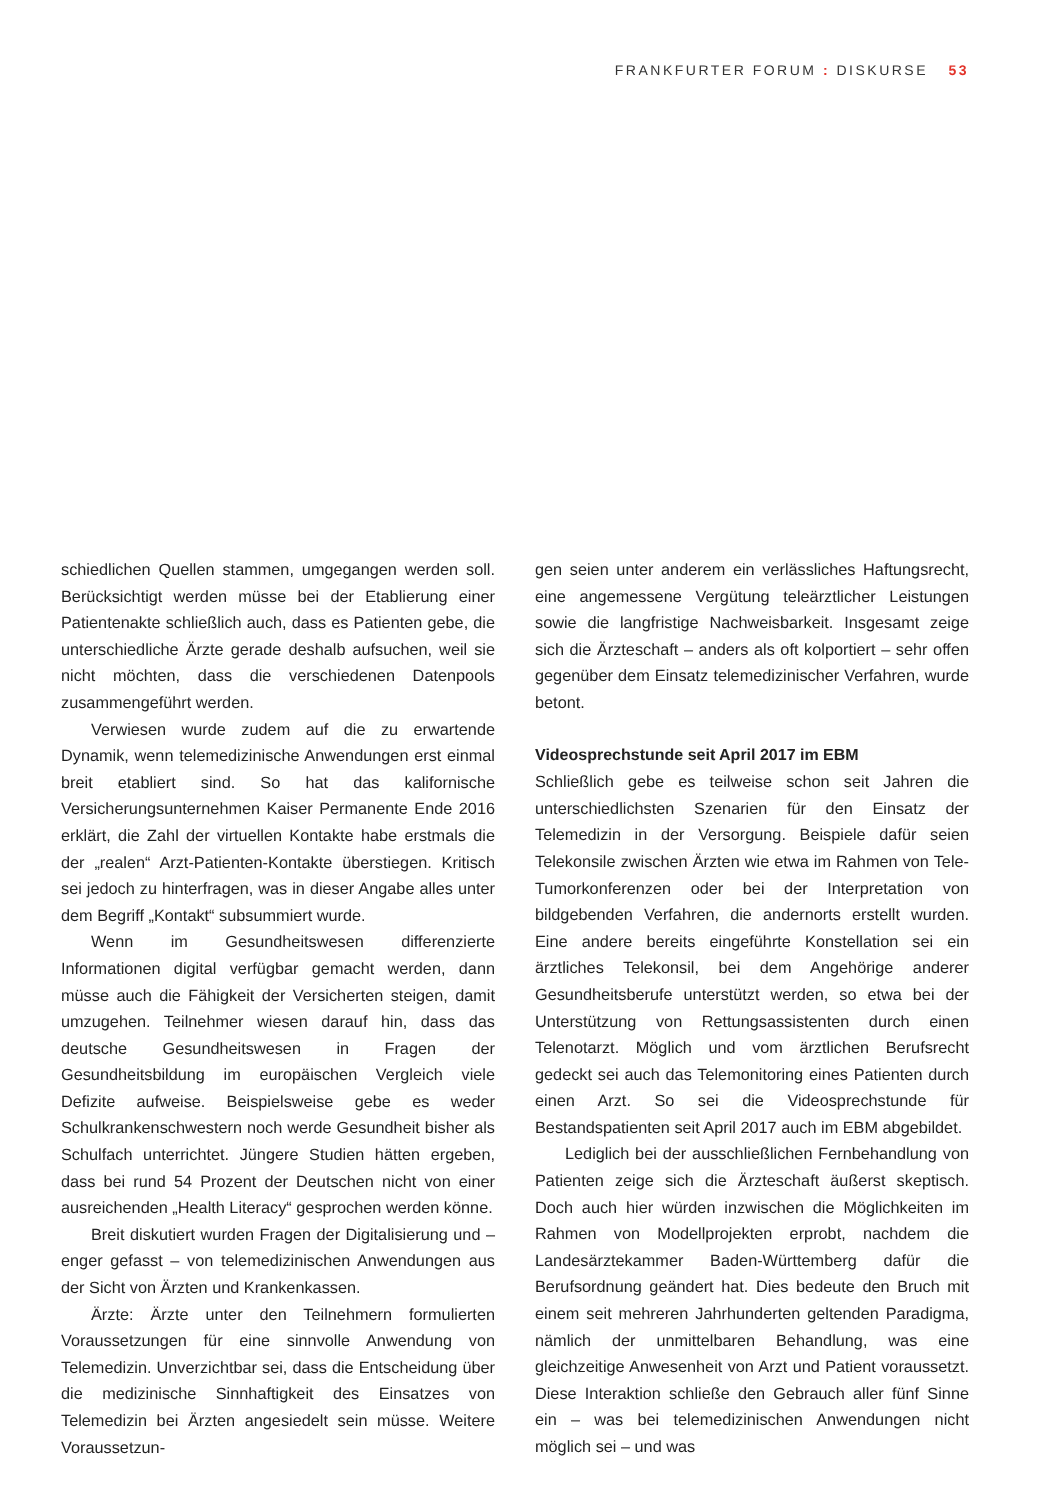FRANKFURTER FORUM : DISKURSE 53
schiedlichen Quellen stammen, umgegangen werden soll. Berücksichtigt werden müsse bei der Etablierung einer Patientenakte schließlich auch, dass es Patienten gebe, die unterschiedliche Ärzte gerade deshalb aufsuchen, weil sie nicht möchten, dass die verschiedenen Datenpools zusammengeführt werden.
Verwiesen wurde zudem auf die zu erwartende Dynamik, wenn telemedizinische Anwendungen erst einmal breit etabliert sind. So hat das kalifornische Versicherungsunternehmen Kaiser Permanente Ende 2016 erklärt, die Zahl der virtuellen Kontakte habe erstmals die der „realen“ Arzt-Patienten-Kontakte überstiegen. Kritisch sei jedoch zu hinterfragen, was in dieser Angabe alles unter dem Begriff „Kontakt“ subsummiert wurde.
Wenn im Gesundheitswesen differenzierte Informationen digital verfügbar gemacht werden, dann müsse auch die Fähigkeit der Versicherten steigen, damit umzugehen. Teilnehmer wiesen darauf hin, dass das deutsche Gesundheitswesen in Fragen der Gesundheitsbildung im europäischen Vergleich viele Defizite aufweise. Beispielsweise gebe es weder Schulkrankenschwestern noch werde Gesundheit bisher als Schulfach unterrichtet. Jüngere Studien hätten ergeben, dass bei rund 54 Prozent der Deutschen nicht von einer ausreichenden „Health Literacy“ gesprochen werden könne.
Breit diskutiert wurden Fragen der Digitalisierung und – enger gefasst – von telemedizinischen Anwendungen aus der Sicht von Ärzten und Krankenkassen.
Ärzte: Ärzte unter den Teilnehmern formulierten Voraussetzungen für eine sinnvolle Anwendung von Telemedizin. Unverzichtbar sei, dass die Entscheidung über die medizinische Sinnhaftigkeit des Einsatzes von Telemedizin bei Ärzten angesiedelt sein müsse. Weitere Voraussetzun-
gen seien unter anderem ein verlässliches Haftungsrecht, eine angemessene Vergütung teleärztlicher Leistungen sowie die langfristige Nachweisbarkeit. Insgesamt zeige sich die Ärzteschaft – anders als oft kolportiert – sehr offen gegenüber dem Einsatz telemedizinischer Verfahren, wurde betont.
Videosprechstunde seit April 2017 im EBM
Schließlich gebe es teilweise schon seit Jahren die unterschiedlichsten Szenarien für den Einsatz der Telemedizin in der Versorgung. Beispiele dafür seien Telekonsile zwischen Ärzten wie etwa im Rahmen von Tele-Tumorkonferenzen oder bei der Interpretation von bildgebenden Verfahren, die andernorts erstellt wurden. Eine andere bereits eingeführte Konstellation sei ein ärztliches Telekonsil, bei dem Angehörige anderer Gesundheitsberufe unterstützt werden, so etwa bei der Unterstützung von Rettungsassistenten durch einen Telenotarzt. Möglich und vom ärztlichen Berufsrecht gedeckt sei auch das Telemonitoring eines Patienten durch einen Arzt. So sei die Videosprechstunde für Bestandspatienten seit April 2017 auch im EBM abgebildet.
Lediglich bei der ausschließlichen Fernbehandlung von Patienten zeige sich die Ärzteschaft äußerst skeptisch. Doch auch hier würden inzwischen die Möglichkeiten im Rahmen von Modellprojekten erprobt, nachdem die Landesärztekammer Baden-Württemberg dafür die Berufsordnung geändert hat. Dies bedeute den Bruch mit einem seit mehreren Jahrhunderten geltenden Paradigma, nämlich der unmittelbaren Behandlung, was eine gleichzeitige Anwesenheit von Arzt und Patient voraussetzt. Diese Interaktion schließe den Gebrauch aller fünf Sinne ein – was bei telemedizinischen Anwendungen nicht möglich sei – und was